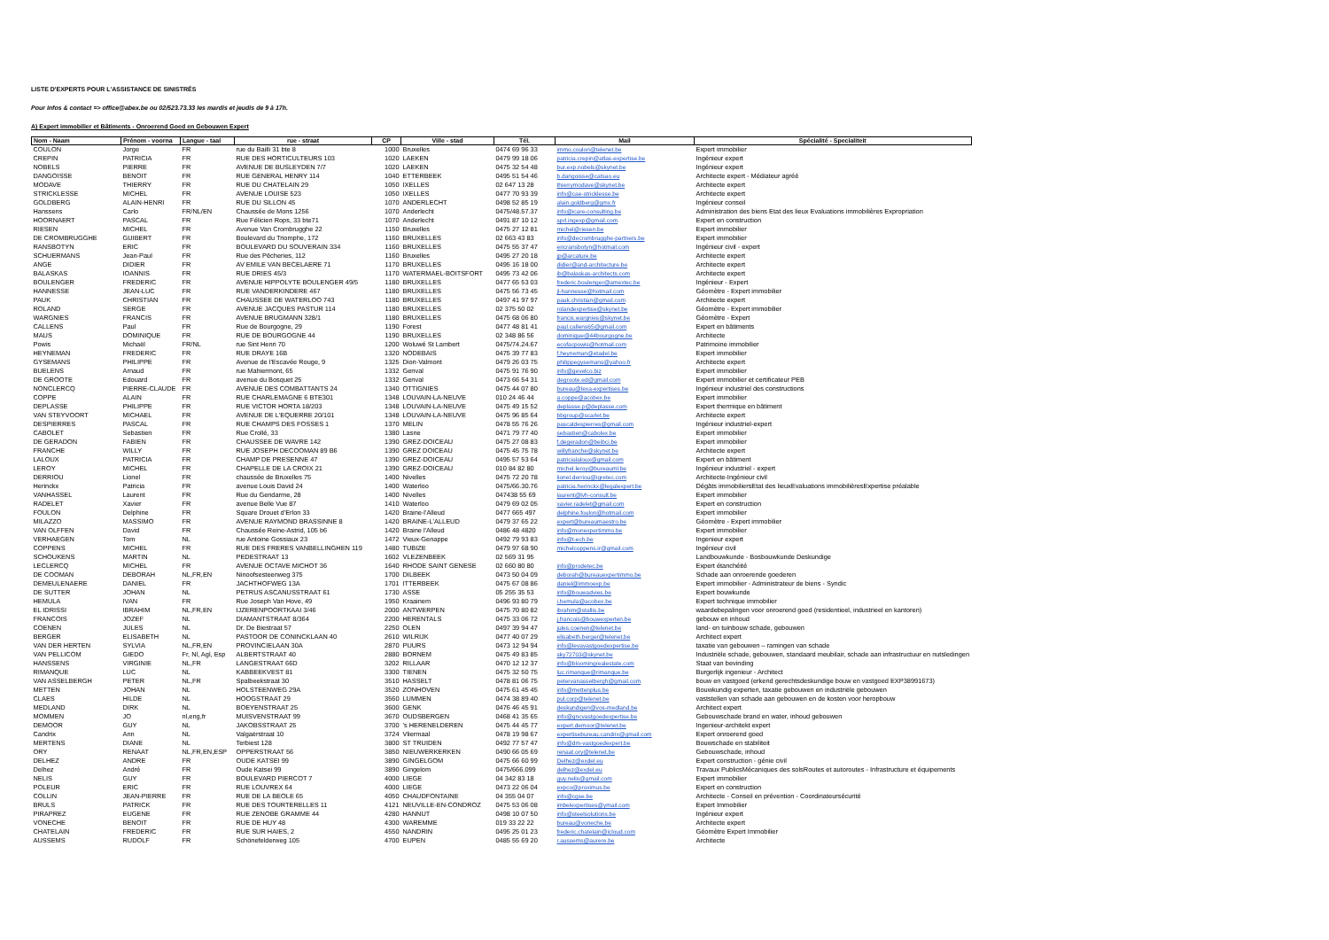LISTE D'EXPERTS POUR L'ASSISTANCE DE SINISTRÉS
Pour infos & contact => office@abex.be ou 02/523.73.33 les mardis et jeudis de 9 à 17h.
A) Expert immobilier et Bâtiments - Onroerend Goed en Gebouwen Expert
| Nom - Naam | Prénom - voorna | Langue - taal | rue - straat | CP | Ville - stad | Tél. | Mail | Spécialité - Specialiteit |
| --- | --- | --- | --- | --- | --- | --- | --- | --- |
| COULON | Jorge | FR | rue du Bailli 31 bte 8 | 1000 | Bruxelles | 0474 69 96 33 | immo.coulon@telenet.be | Expert immobilier |
| CREPIN | PATRICIA | FR | RUE DES HORTICULTEURS 103 | 1020 | LAEKEN | 0479 99 18 06 | patricia.crepin@atlas-expertise.be | Ingénieur expert |
| NOBELS | PIERRE | FR | AVENUE DE BUSLEYDEN 7/7 | 1020 | LAEKEN | 0475 32 54 48 | bur.exp.nobels@skynet.be | Ingénieur expert |
| DANGOISSE | BENOIT | FR | RUE GENERAL HENRY 114 | 1040 | ETTERBEEK | 0495 51 54 46 | b.dangoisse@catsao.eu | Architecte expert - Médiateur agréé |
| MODAVE | THIERRY | FR | RUE DU CHATELAIN 29 | 1050 | IXELLES | 02 647 13 28 | thierrymodave@skynet.be | Architecte expert |
| STRICKLESSE | MICHEL | FR | AVENUE LOUISE 523 | 1050 | IXELLES | 0477 70 93 39 | info@cae-stricklesse.be | Architecte expert |
| GOLDBERG | ALAIN-HENRI | FR | RUE DU SILLON 45 | 1070 | ANDERLECHT | 0498 52 85 19 | alain.goldberg@gmx.fr | Ingénieur conseil |
| Hanssens | Carlo | FR/NL/EN | Chaussée de Mons 1256 | 1070 | Anderlecht | 0475/48.57.37 | info@icare-consulting.be | Administration des biens Etat des lieux Evaluations immobilières Expropriation |
| HOORNAERT | PASCAL | FR | Rue Félicien Rops, 33 bte71 | 1070 | Anderlecht | 0491 87 10 12 | sprl.ingexp@gmail.com | Expert en construction |
| RIESEN | MICHEL | FR | Avenue Van Crombrugghe 22 | 1150 | Bruxelles | 0475 27 12 81 | michel@riesen.be | Expert immobilier |
| DE CROMBRUGGHE | GUIBERT | FR | Boulevard du Triomphe, 172 | 1160 | BRUXELLES | 02 663 43 83 | info@decrombrugghe-partners.be | Expert immobilier |
| RANSBOTYN | ERIC | FR | BOULEVARD DU SOUVERAIN 334 | 1160 | BRUXELLES | 0475 55 37 47 | ericransbotyn@hotmail.com | Ingénieur civil - expert |
| SCHUERMANS | Jean-Paul | FR | Rue des Pêcheries, 112 | 1160 | Bruxelles | 0495 27 20 18 | jp@arcature.be | Architecte expert |
| ANGE | DIDIER | FR | AV EMILE VAN BECELAERE 71 | 1170 | BRUXELLES | 0495 16 18 00 | didier@and-architecture.be | Architecte expert |
| BALASKAS | IOANNIS | FR | RUE DRIES 45/3 | 1170 | WATERMAEL-BOITSFORT | 0495 73 42 06 | ib@balaskas-architects.com | Architecte expert |
| BOULENGER | FREDERIC | FR | AVENUE HIPPOLYTE BOULENGER 49/5 | 1180 | BRUXELLES | 0477 65 53 03 | frederic.boulenger@amextec.be | Ingénieur - Expert |
| HANNESSE | JEAN-LUC | FR | RUE VANDERKINDERE 467 | 1180 | BRUXELLES | 0475 56 73 45 | jl-hannesse@hotmail.com | Géomètre - Expert immobilier |
| PAUK | CHRISTIAN | FR | CHAUSSEE DE WATERLOO 743 | 1180 | BRUXELLES | 0497 41 97 97 | pauk.christian@gmail.com | Architecte expert |
| ROLAND | SERGE | FR | AVENUE JACQUES PASTUR 114 | 1180 | BRUXELLES | 02 375 50 02 | rolandexpertise@skynet.be | Géomètre - Expert immobilier |
| WARGNIES | FRANCIS | FR | AVENUE BRUGMANN 328/1 | 1180 | BRUXELLES | 0475 68 06 80 | francis.wargnies@skynet.be | Géomètre - Expert |
| CALLENS | Paul | FR | Rue de Bourgogne, 29 | 1190 | Forest | 0477 48 81 41 | paul.callens65@gmail.com | Expert en bâtiments |
| MAUS | DOMINIQUE | FR | RUE DE BOURGOGNE 44 | 1190 | BRUXELLES | 02 348 86 56 | dominique@44bourgogne.be | Architecte |
| Powis | Michaël | FR/NL | rue Sint Henri 70 | 1200 | Woluwé St Lambert | 0475/74.24.67 | ecofacpowis@hotmail.com | Patrimoine immobilier |
| HEYNEMAN | FREDERIC | FR | RUE DRAYE 16B | 1320 | NODEBAIS | 0475 39 77 83 | f.heyneman@etadel.be | Expert immobilier |
| GYSEMANS | PHILIPPE | FR | Avenue de l'Escavée Rouge, 9 | 1325 | Dion-Valmont | 0479 26 03 75 | philippegysemans@yahoo.fr | Architecte expert |
| BUELENS | Arnaud | FR | rue Mahiermont, 65 | 1332 | Genval | 0475 91 76 90 | info@gevelco.biz | Expert immobilier |
| DE GROOTE | Edouard | FR | avenue du Bosquet 25 | 1332 | Genval | 0473 66 54 31 | degroote.ed@gmail.com | Expert immobilier et certificateur PEB |
| NONCLERCQ | PIERRE-CLAUDE | FR | AVENUE DES COMBATTANTS 24 | 1340 | OTTIGNIES | 0475 44 07 80 | bureau@lexa-expertises.be | Ingénieur industriel des constructions |
| COPPE | ALAIN | FR | RUE CHARLEMAGNE 6 BTE301 | 1348 | LOUVAIN-LA-NEUVE | 010 24 46 44 | a.coppe@acobex.be | Expert immobilier |
| DEPLASSE | PHILIPPE | FR | RUE VICTOR HORTA 18/203 | 1348 | LOUVAIN-LA-NEUVE | 0475 49 15 52 | deplasse.p@deplasse.com | Expert thermique en bâtiment |
| VAN STEYVOORT | MICHAEL | FR | AVENUE DE L'EQUERRE 20/101 | 1348 | LOUVAIN-LA-NEUVE | 0475 96 85 64 | bbgroup@scarlet.be | Architecte expert |
| DESPIERRES | PASCAL | FR | RUE CHAMPS DES FOSSES 1 | 1370 | MELIN | 0478 55 76 26 | pascaldespierres@gmail.com | Ingénieur industriel-expert |
| CABOLET | Sebastien | FR | Rue Crollé, 33 | 1380 | Lasne | 0471 79 77 40 | sebastien@cabolex.be | Expert immobilier |
| DE GERADON | FABIEN | FR | CHAUSSEE DE WAVRE 142 | 1390 | GREZ-DOICEAU | 0475 27 08 83 | f.degeradon@beibci.be | Expert immobilier |
| FRANCHE | WILLY | FR | RUE JOSEPH DECOOMAN 89 B6 | 1390 | GREZ DOICEAU | 0475 45 75 78 | willyfranche@skynet.be | Architecte expert |
| LALOUX | PATRICIA | FR | CHAMP DE PRESENNE 47 | 1390 | GREZ-DOICEAU | 0495 57 53 64 | patricialaloux@gmail.com | Expert en bâtiment |
| LEROY | MICHEL | FR | CHAPELLE DE LA CROIX 21 | 1390 | GREZ-DOICEAU | 010 84 82 80 | michel.leroy@bureauml.be | Ingénieur industriel - expert |
| DERRIOU | Lionel | FR | chaussée de Bruxelles 75 | 1400 | Nivelles | 0475 72 20 78 | lionel.derriou@igretec.com | Architecte-Ingénieur civil |
| Herinckx | Patricia | FR | avenue Louis David 24 | 1400 | Waterloo | 0475/66.30.76 | patricia.herinckx@legalexpert.be | Dégâts immobiliersEtat des lieuxEvaluations immobilièresExpertise préalable |
| VANHASSEL | Laurent | FR | Rue du Gendarme, 28 | 1400 | Nivelles | 047438 55 69 | laurent@lvh-consult.be | Expert immobilier |
| RADELET | Xavier | FR | avenue Belle Vue 87 | 1410 | Waterloo | 0479 69 02 05 | xavier.radelet@gmail.com | Expert en construction |
| FOULON | Delphine | FR | Square Drouet d'Erlon 33 | 1420 | Braine-l'Alleud | 0477 665 497 | delphine.foulon@hotmail.com | Expert immobilier |
| MILAZZO | MASSIMO | FR | AVENUE RAYMOND BRASSINNE 8 | 1420 | BRAINE-L'ALLEUD | 0479 37 65 22 | expert@bureaumaestro.be | Géomètre - Expert immobilier |
| VAN OLFFEN | David | FR | Chaussée Reine-Astrid, 105 b6 | 1420 | Braine l'Alleud | 0486 48 4820 | info@monexpertimmo.be | Expert immobilier |
| VERHAEGEN | Tom | NL | rue Antoine Gossiaux 23 | 1472 | Vieux-Genappe | 0492 79 93 83 | info@t-ech.be | Ingenieur expert |
| COPPENS | MICHEL | FR | RUE DES FRERES VANBELLINGHEN 119 | 1480 | TUBIZE | 0479 97 68 90 | michelcoppens.ir@gmail.com | Ingénieur civil |
| SCHOUKENS | MARTIN | NL | PEDESTRAAT 13 | 1602 | VLEZENBEEK | 02 569 31 95 | | Landbouwkunde - Bosbouwkunde Deskundige |
| LECLERCQ | MICHEL | FR | AVENUE OCTAVE MICHOT 36 | 1640 | RHODE SAINT GENESE | 02 660 80 80 | info@prodetec.be | Expert étanchéité |
| DE COOMAN | DEBORAH | NL,FR,EN | Ninoofsesteenweg 375 | 1700 | DILBEEK | 0473 50 04 09 | deborah@bureauexpertimmo.be | Schade aan onroerende goederen |
| DEMEULENAERE | DANIEL | FR | JACHTHOFWEG 13A | 1701 | ITTERBEEK | 0475 67 08 86 | daniel@immoexp.be | Expert immobilier - Administrateur de biens - Syndic |
| DE SUTTER | JOHAN | NL | PETRUS ASCANUSSTRAAT 61 | 1730 | ASSE | 05 255 35 53 | info@bouwadvies.be | Expert bouwkunde |
| HEMULA | IVAN | FR | Rue Joseph Van Hove, 49 | 1950 | Kraainem | 0496 93 80 79 | i.hemula@acobex.be | Expert technique immobilier |
| EL IDRISSI | IBRAHIM | NL,FR,EN | IJZERENPOORTKAAI 3/46 | 2000 | ANTWERPEN | 0475 70 80 82 | ibrahim@stallis.be | waardebepalingen voor onroerend goed (residentieel, industrieel en kantoren) |
| FRANCOIS | JOZEF | NL | DIAMANTSTRAAT 8/364 | 2200 | HERENTALS | 0475 33 06 72 | j.francois@bouwexperten.be | gebouw en inhoud |
| COENEN | JULES | NL | Dr. De Biestraat 57 | 2250 | OLEN | 0497 39 94 47 | jules.coenen@telenet.be | land- en tuinbouw schade, gebouwen |
| BERGER | ELISABETH | NL | PASTOOR DE CONINCKLAAN 40 | 2610 | WILRIJK | 0477 40 07 29 | elisabeth.berger@telenet.be | Architect expert |
| VAN DER HERTEN | SYLVIA | NL,FR,EN | PROVINCIELAAN 30A | 2870 | PUURS | 0473 12 94 94 | info@levavastgoedexpertise.be | taxatie van gebouwen – ramingen van schade |
| VAN PELLICOM | GIEDO | Fr, Nl, Agl, Esp | ALBERTSTRAAT 40 | 2880 | BORNEM | 0475 49 83 85 | sky72703@skynet.be | Industriële schade, gebouwen, standaard meubilair, schade aan infrastructuur en nutsledingen |
| HANSSENS | VIRGINIE | NL,FR | LANGESTRAAT 66D | 3202 | RILLAAR | 0470 12 12 37 | info@bloomingrealestate.com | Staat van bevinding |
| RIMANQUE | LUC | NL | KABBEEKVEST 81 | 3300 | TIENEN | 0475 32 50 75 | luc.rimanque@rimanque.be | Burgerlijk ingenieur - Architect |
| VAN ASSELBERGH | PETER | NL,FR | Spalbeekstraat 30 | 3510 | HASSELT | 0478 81 06 75 | petervanasselbergh@gmail.com | bouw en vastgoed (erkend gerechtsdeskundige bouw en vastgoed EXP38991673) |
| METTEN | JOHAN | NL | HOLSTEENWEG 29A | 3520 | ZONHOVEN | 0475 61 45 45 | info@mettenplus.be | Bouwkundig experten, taxatie gebouwen en industriële gebouwen |
| CLAES | HILDE | NL | HOOGSTRAAT 29 | 3560 | LUMMEN | 0474 38 89 40 | pul.corp@telenet.be | vaststellen van schade aan gebouwen en de kosten voor heropbouw |
| MEDLAND | DIRK | NL | BOEYENSTRAAT 25 | 3600 | GENK | 0476 46 45 91 | deskundigen@vos-medland.be | Architect expert |
| MOMMEN | JO | nl,eng,fr | MUISVENSTRAAT 99 | 3670 | OUDSBERGEN | 0468 41 35 65 | info@gncvastgoedexpertise.be | Gebouwschade brand en water, inhoud gebouwen |
| DEMOOR | GUY | NL | JAKOBSSTRAAT 25 | 3700 | 's HERENELDEREN | 0475 44 45 77 | expert.demoor@telenet.be | Ingenieur-architekt expert |
| Candrix | Ann | NL | Valgaërstraat 10 | 3724 | Vliermaal | 0478 19 98 67 | expertisebureau.candrix@gmail.com | Expert onroerend goed |
| MERTENS | DIANE | NL | Terbiest 128 | 3800 | ST TRUIDEN | 0492 77 57 47 | info@dm-vastgoedexpert.be | Bouwschade en stabiliteit |
| ORY | RENAAT | NL,FR,EN,ESP | OPPERSTRAAT 56 | 3850 | NIEUWERKERKEN | 0490 66 05 69 | renaat.ory@telenet.be | Gebouwschade, inhoud |
| DELHEZ | ANDRE | FR | OUDE KATSEI 99 | 3890 | GINGELGOM | 0475 66 60 99 | Delhez@exdel.eu | Expert construction - génie civil |
| Delhez | André | FR | Oude Katsei 99 | 3890 | Gingelom | 0475/666.099 | delhez@exdel.eu | Travaux PublicsMécaniques des solsRoutes et autoroutes - Infrastructure et équipements |
| NELIS | GUY | FR | BOULEVARD PIERCOT 7 | 4000 | LIEGE | 04 342 83 18 | guy.nelis@gmail.com | Expert immobilier |
| POLEUR | ERIC | FR | RUE LOUVREX 64 | 4000 | LIEGE | 0473 22 06 04 | expco@proximus.be | Expert en construction |
| COLLIN | JEAN-PIERRE | FR | RUE DE LA BEOLE 65 | 4050 | CHAUDFONTAINE | 04 355 04 07 | info@cgse.be | Architecte - Conseil en prévention - Coordinateursécurité |
| BRULS | PATRICK | FR | RUE DES TOURTERELLES 11 | 4121 | NEUVILLE-EN-CONDROZ | 0475 53 06 08 | imbelexpertises@ymail.com | Expert Immobilier |
| PIRAPREZ | EUGENE | FR | RUE ZENOBE GRAMME 44 | 4280 | HANNUT | 0498 10 07 50 | info@steelsolutions.be | Ingénieur expert |
| VONECHE | BENOIT | FR | RUE DE HUY 48 | 4300 | WAREMME | 019 33 22 22 | bureau@voneche.be | Architecte expert |
| CHATELAIN | FREDERIC | FR | RUE SUR HAIES, 2 | 4550 | NANDRIN | 0495 25 01 23 | frederic.chatelain@icloud.com | Géomètre Expert Immobilier |
| AUSSEMS | RUDOLF | FR | Schönefelderweg 105 | 4700 | EUPEN | 0485 55 69 20 | r.aussems@aurere.be | Architecte |